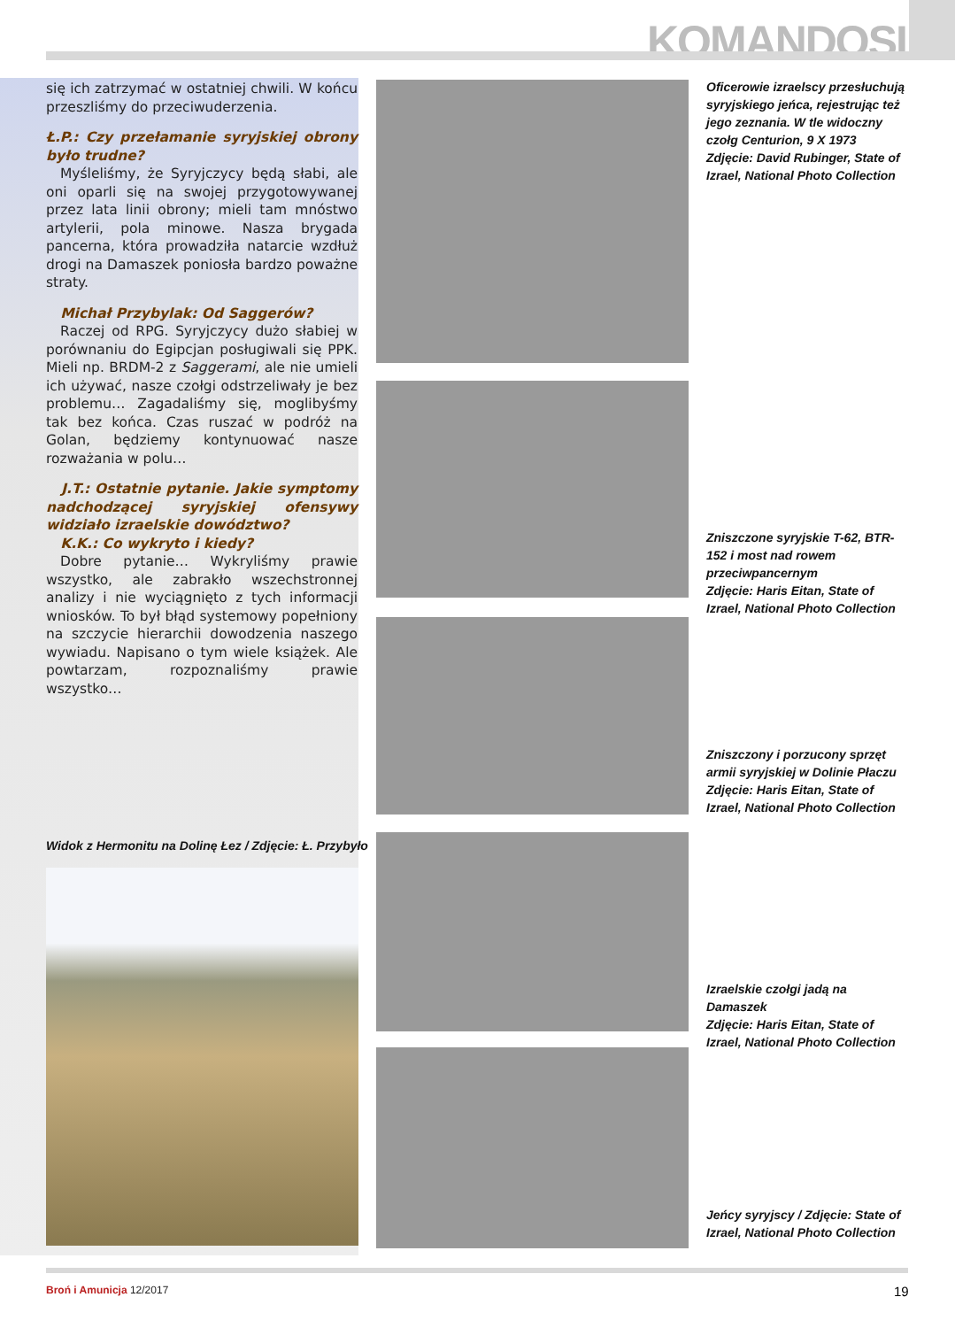KOMANDOSI
się ich zatrzymać w ostatniej chwili. W końcu przeszliśmy do przeciwuderzenia.
Ł.P.: Czy przełamanie syryjskiej obrony było trudne?
Myśleliśmy, że Syryjczycy będą słabi, ale oni oparli się na swojej przygotowywanej przez lata linii obrony; mieli tam mnóstwo artylerii, pola minowe. Nasza brygada pancerna, która prowadziła natarcie wzdłuż drogi na Damaszek poniosła bardzo poważne straty.
Michał Przybylak: Od Saggerów?
Raczej od RPG. Syryjczycy dużo słabiej w porównaniu do Egipcjan posługiwali się PPK. Mieli np. BRDM-2 z Saggerami, ale nie umieli ich używać, nasze czołgi odstrzeliwały je bez problemu… Zagadaliśmy się, moglibyśmy tak bez końca. Czas ruszać w podróż na Golan, będziemy kontynuować nasze rozważania w polu…
J.T.: Ostatnie pytanie. Jakie symptomy nadchodzącej syryjskiej ofensywy widziało izraelskie dowództwo?
K.K.: Co wykryto i kiedy?
Dobre pytanie… Wykryliśmy prawie wszystko, ale zabrakło wszechstronnej analizy i nie wyciągnięto z tych informacji wniosków. To był błąd systemowy popełniony na szczycie hierarchii dowodzenia naszego wywiadu. Napisano o tym wiele książek. Ale powtarzam, rozpoznaliśmy prawie wszystko…
Widok z Hermonitu na Dolinę Łez / Zdjęcie: Ł. Przybyło
Oficerowie izraelscy przesłuchują syryjskiego jeńca, rejestrując też jego zeznania. W tle widoczny czołg Centurion, 9 X 1973
Zdjęcie: David Rubinger, State of Izrael, National Photo Collection
Zniszczone syryjskie T-62, BTR-152 i most nad rowem przeciwpancernym
Zdjęcie: Haris Eitan, State of Izrael, National Photo Collection
Zniszczony i porzucony sprzęt armii syryjskiej w Dolinie Płaczu
Zdjęcie: Haris Eitan, State of Izrael, National Photo Collection
Izraelskie czołgi jadą na Damaszek
Zdjęcie: Haris Eitan, State of Izrael, National Photo Collection
Jeńcy syryjscy / Zdjęcie: State of Izrael, National Photo Collection
Broń i Amunicja 12/2017 19